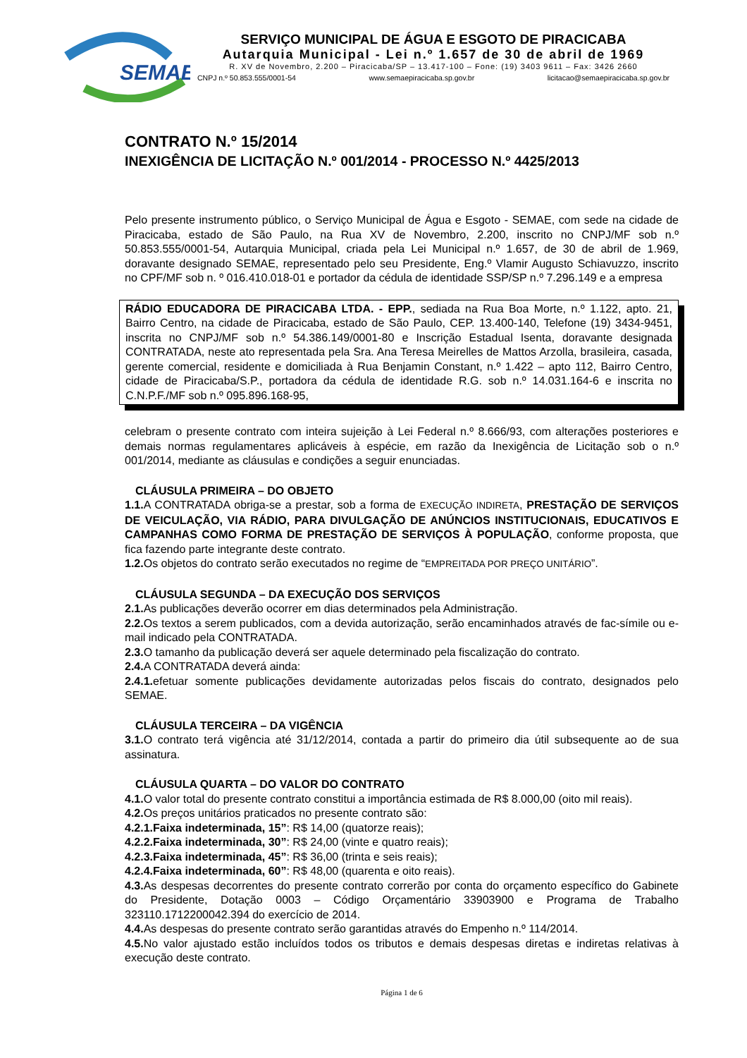SEMAE
SERVIÇO MUNICIPAL DE ÁGUA E ESGOTO DE PIRACICABA
Autarquia Municipal - Lei n.º 1.657 de 30 de abril de 1969
R. XV de Novembro, 2.200 – Piracicaba/SP – 13.417-100 – Fone: (19) 3403 9611 – Fax: 3426 2660
CNPJ n.º 50.853.555/0001-54 www.semaepiracicaba.sp.gov.br licitacao@semaepiracicaba.sp.gov.br
CONTRATO N.º 15/2014
INEXIGÊNCIA DE LICITAÇÃO N.º 001/2014 - PROCESSO N.º 4425/2013
Pelo presente instrumento público, o Serviço Municipal de Água e Esgoto - SEMAE, com sede na cidade de Piracicaba, estado de São Paulo, na Rua XV de Novembro, 2.200, inscrito no CNPJ/MF sob n.º 50.853.555/0001-54, Autarquia Municipal, criada pela Lei Municipal n.º 1.657, de 30 de abril de 1.969, doravante designado SEMAE, representado pelo seu Presidente, Eng.º Vlamir Augusto Schiavuzzo, inscrito no CPF/MF sob n. º 016.410.018-01 e portador da cédula de identidade SSP/SP n.º 7.296.149 e a empresa
RÁDIO EDUCADORA DE PIRACICABA LTDA. - EPP., sediada na Rua Boa Morte, n.º 1.122, apto. 21, Bairro Centro, na cidade de Piracicaba, estado de São Paulo, CEP. 13.400-140, Telefone (19) 3434-9451, inscrita no CNPJ/MF sob n.º 54.386.149/0001-80 e Inscrição Estadual Isenta, doravante designada CONTRATADA, neste ato representada pela Sra. Ana Teresa Meirelles de Mattos Arzolla, brasileira, casada, gerente comercial, residente e domiciliada à Rua Benjamin Constant, n.º 1.422 – apto 112, Bairro Centro, cidade de Piracicaba/S.P., portadora da cédula de identidade R.G. sob n.º 14.031.164-6 e inscrita no C.N.P.F./MF sob n.º 095.896.168-95,
celebram o presente contrato com inteira sujeição à Lei Federal n.º 8.666/93, com alterações posteriores e demais normas regulamentares aplicáveis à espécie, em razão da Inexigência de Licitação sob o n.º 001/2014, mediante as cláusulas e condições a seguir enunciadas.
CLÁUSULA PRIMEIRA – DO OBJETO
1.1. A CONTRATADA obriga-se a prestar, sob a forma de EXECUÇÃO INDIRETA, PRESTAÇÃO DE SERVIÇOS DE VEICULAÇÃO, VIA RÁDIO, PARA DIVULGAÇÃO DE ANÚNCIOS INSTITUCIONAIS, EDUCATIVOS E CAMPANHAS COMO FORMA DE PRESTAÇÃO DE SERVIÇOS À POPULAÇÃO, conforme proposta, que fica fazendo parte integrante deste contrato.
1.2. Os objetos do contrato serão executados no regime de “EMPREITADA POR PREÇO UNITÁRIO”.
CLÁUSULA SEGUNDA – DA EXECUÇÃO DOS SERVIÇOS
2.1. As publicações deverão ocorrer em dias determinados pela Administração.
2.2. Os textos a serem publicados, com a devida autorização, serão encaminhados através de fac-símile ou e-mail indicado pela CONTRATADA.
2.3. O tamanho da publicação deverá ser aquele determinado pela fiscalização do contrato.
2.4. A CONTRATADA deverá ainda:
2.4.1. efetuar somente publicações devidamente autorizadas pelos fiscais do contrato, designados pelo SEMAE.
CLÁUSULA TERCEIRA – DA VIGÊNCIA
3.1. O contrato terá vigência até 31/12/2014, contada a partir do primeiro dia útil subsequente ao de sua assinatura.
CLÁUSULA QUARTA – DO VALOR DO CONTRATO
4.1. O valor total do presente contrato constitui a importância estimada de R$ 8.000,00 (oito mil reais).
4.2. Os preços unitários praticados no presente contrato são:
4.2.1.Faixa indeterminada, 15”: R$ 14,00 (quatorze reais);
4.2.2.Faixa indeterminada, 30”: R$ 24,00 (vinte e quatro reais);
4.2.3.Faixa indeterminada, 45”: R$ 36,00 (trinta e seis reais);
4.2.4.Faixa indeterminada, 60”: R$ 48,00 (quarenta e oito reais).
4.3. As despesas decorrentes do presente contrato correrão por conta do orçamento específico do Gabinete do Presidente, Dotação 0003 – Código Orçamentário 33903900 e Programa de Trabalho 323110.1712200042.394 do exercício de 2014.
4.4. As despesas do presente contrato serão garantidas através do Empenho n.º 114/2014.
4.5. No valor ajustado estão incluídos todos os tributos e demais despesas diretas e indiretas relativas à execução deste contrato.
Página 1 de 6